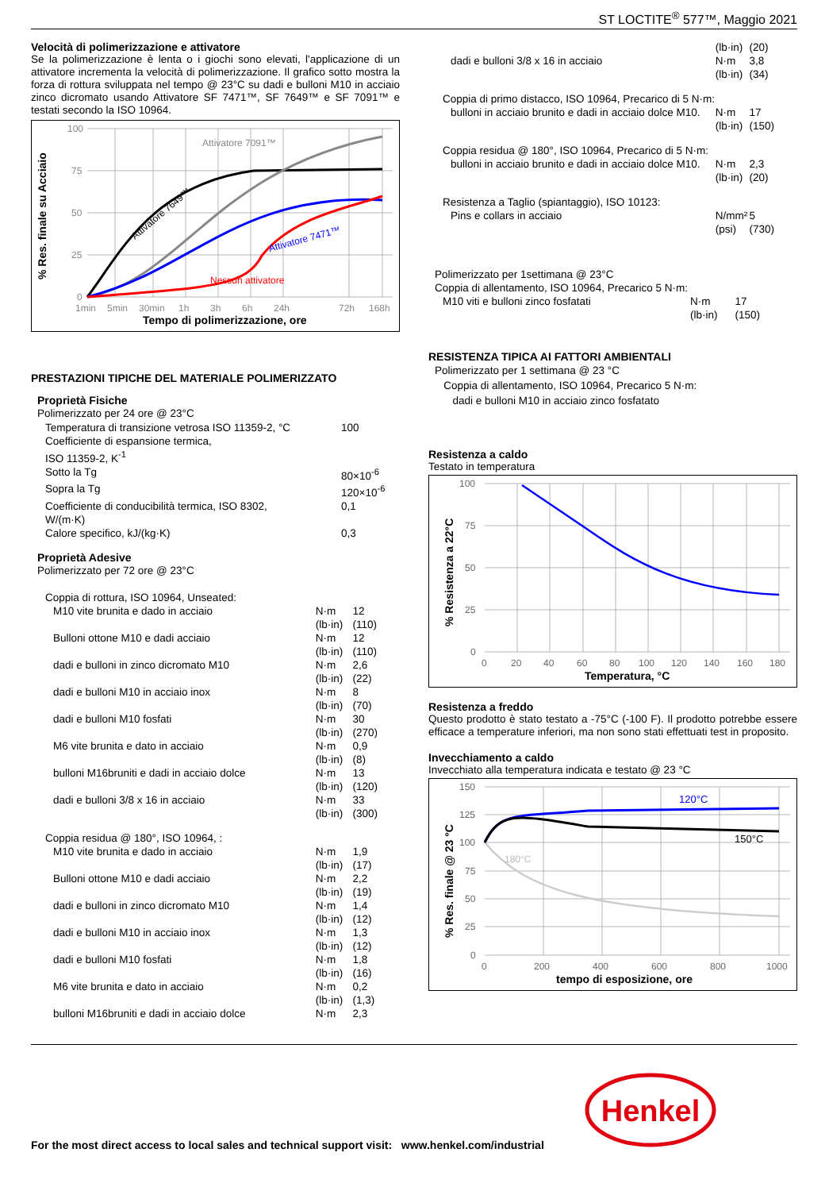ST LOCTITE<sup>®</sup> 577™, Maggio 2021
Velocità di polimerizzazione e attivatore
Se la polimerizzazione è lenta o i giochi sono elevati, l'applicazione di un attivatore incrementa la velocità di polimerizzazione. Il grafico sotto mostra la forza di rottura sviluppata nel tempo @ 23°C su dadi e bulloni M10 in acciaio zinco dicromato usando Attivatore SF 7471™, SF 7649™ e SF 7091™ e testati secondo la ISO 10964.
100
75
50
25
0
1min
5min
30min
1h
3h
6h
24h
72h
168h
Attivatore 7091™
Attivatore 7649™
Attivatore 7471™
Nessun attivatore
Tempo di polimerizzazione, ore
% Res. finale su Acciaio
PRESTAZIONI TIPICHE DEL MATERIALE POLIMERIZZATO
Proprietà Fisiche
Polimerizzato per 24 ore @ 23°C
| Temperatura di transizione vetrosa ISO 11359-2, °C | 100 |
| Coefficiente di espansione termica, ISO 11359-2, K<sup>-1</sup> | |
| Sotto la Tg | 80×10<sup>-6</sup> |
| Sopra la Tg | 120×10<sup>-6</sup> |
| Coefficiente di conducibilità termica, ISO 8302, W/(m·K) | 0,1 |
| Calore specifico, kJ/(kg·K) | 0,3 |
Proprietà Adesive
Polimerizzato per 72 ore @ 23°C
| Coppia di rottura, ISO 10964, Unseated: | | |
| M10 vite brunita e dado in acciaio | N·m (lb·in) | 12 (110) |
| Bulloni ottone M10 e dadi acciaio | N·m (lb·in) | 12 (110) |
| dadi e bulloni in zinco dicromato M10 | N·m (lb·in) | 2,6 (22) |
| dadi e bulloni M10 in acciaio inox | N·m (lb·in) | 8 (70) |
| dadi e bulloni M10 fosfati | N·m (lb·in) | 30 (270) |
| M6 vite brunita e dato in acciaio | N·m (lb·in) | 0,9 (8) |
| bulloni M16bruniti e dadi in acciaio dolce | N·m (lb·in) | 13 (120) |
| dadi e bulloni 3/8 x 16 in acciaio | N·m (lb·in) | 33 (300) |
| Coppia residua @ 180°, ISO 10964, : | | |
| M10 vite brunita e dado in acciaio | N·m (lb·in) | 1,9 (17) |
| Bulloni ottone M10 e dadi acciaio | N·m (lb·in) | 2,2 (19) |
| dadi e bulloni in zinco dicromato M10 | N·m (lb·in) | 1,4 (12) |
| dadi e bulloni M10 in acciaio inox | N·m (lb·in) | 1,3 (12) |
| dadi e bulloni M10 fosfati | N·m (lb·in) | 1,8 (16) |
| M6 vite brunita e dato in acciaio | N·m (lb·in) | 0,2 (1,3) |
| bulloni M16bruniti e dadi in acciaio dolce | N·m | 2,3 |
| | (lb·in) | (20) |
| dadi e bulloni 3/8 x 16 in acciaio | N·m (lb·in) | 3,8 (34) |
| Coppia di primo distacco, ISO 10964, Precarico di 5 N·m: | | |
| bulloni in acciaio brunito e dadi in acciaio dolce M10. | N·m (lb·in) | 17 (150) |
| Coppia residua @ 180°, ISO 10964, Precarico di 5 N·m: | | |
| bulloni in acciaio brunito e dadi in acciaio dolce M10. | N·m (lb·in) | 2,3 (20) |
| Resistenza a Taglio (spiantaggio), ISO 10123: | | |
| Pins e collars in acciaio | N/mm² (psi) | 5 (730) |
| Polimerizzato per 1settimana @ 23°C | | |
| Coppia di allentamento, ISO 10964, Precarico 5 N·m: | | |
| M10 viti e bulloni zinco fosfatati | N·m (lb·in) | 17 (150) |
RESISTENZA TIPICA AI FATTORI AMBIENTALI
Polimerizzato per 1 settimana @ 23 °C
Coppia di allentamento, ISO 10964, Precarico 5 N·m:
dadi e bulloni M10 in acciaio zinco fosfatato
Resistenza a caldo
Testato in temperatura
100
75
50
25
0
0
20
40
60
80
100
120
140
160
180
Temperatura, °C
% Resistenza a 22°C
Resistenza a freddo
Questo prodotto è stato testato a -75°C (-100 F). Il prodotto potrebbe essere efficace a temperature inferiori, ma non sono stati effettuati test in proposito.
Invecchiamento a caldo
Invecchiato alla temperatura indicata e testato @ 23 °C
150
125
100
75
50
25
0
0
200
400
600
800
1000
180°C
120°C
150°C
tempo di esposizione, ore
% Res. finale @ 23 °C
For the most direct access to local sales and technical support visit: www.henkel.com/industrial
Henkel